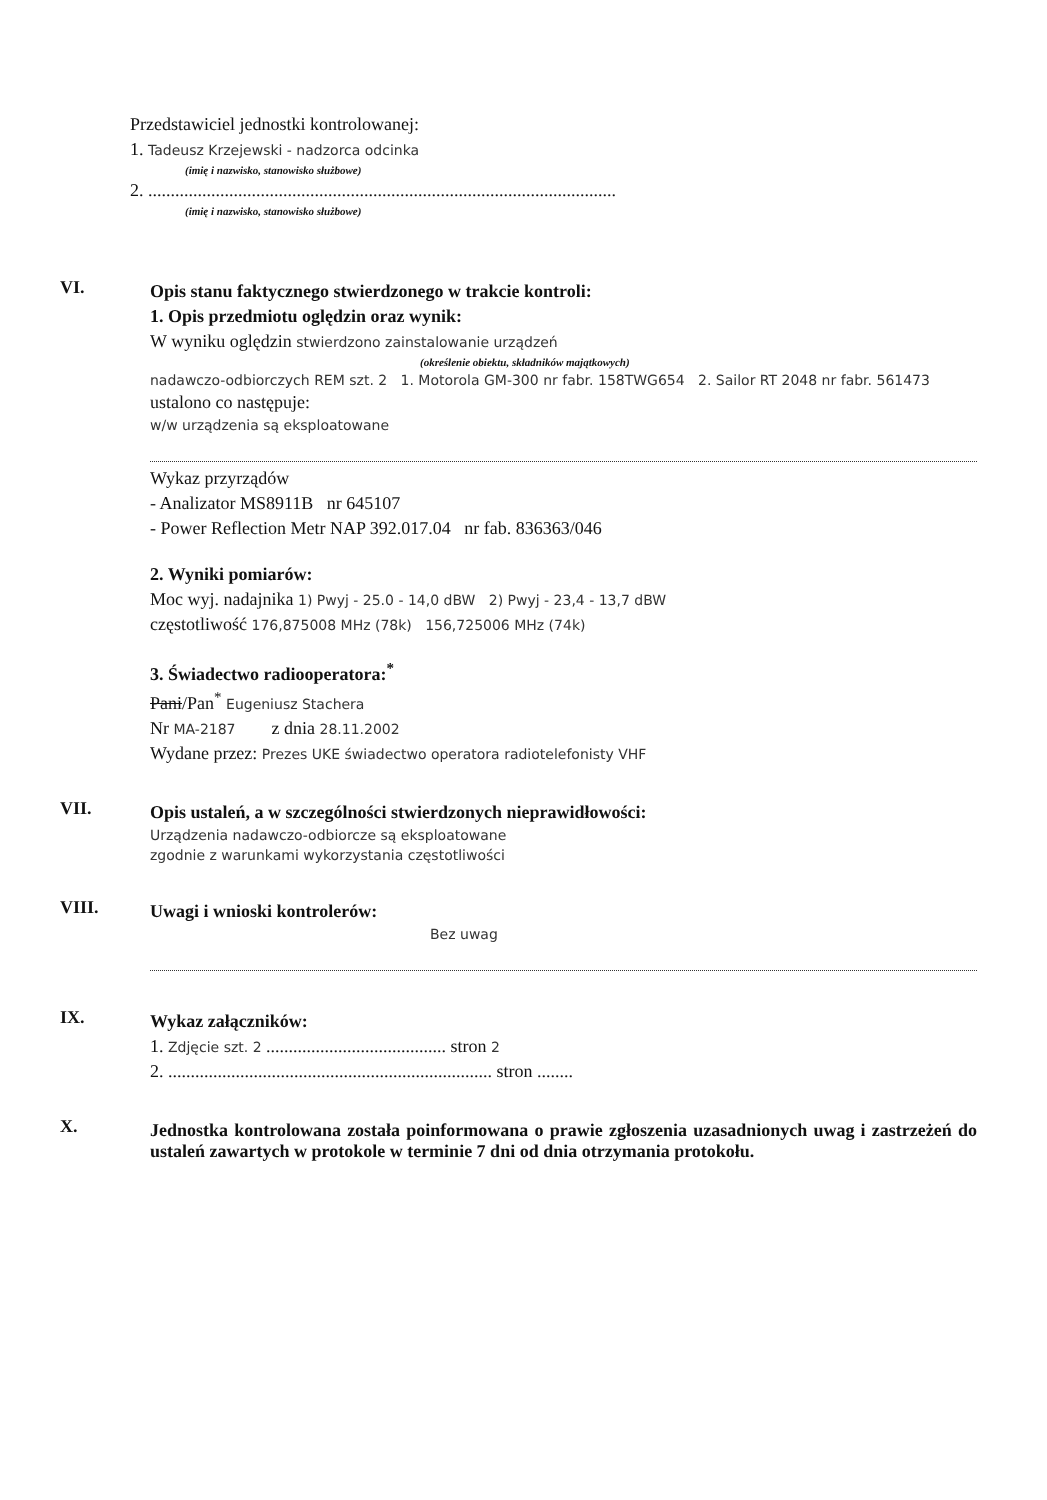Przedstawiciel jednostki kontrolowanej:
1. Tadeusz Krzejewski - nadzorca odcinka
(imię i nazwisko, stanowisko służbowe)
2. ........................................................................................................
(imię i nazwisko, stanowisko służbowe)
VI.
Opis stanu faktycznego stwierdzonego w trakcie kontroli:
1. Opis przedmiotu oględzin oraz wynik:
W wyniku oględzin stwierdzono zainstalowanie urządzeń
(określenie obiektu, składników majątkowych)
nadawczo-odbiorczych REM szt. 2 1. Motorola GM-300 nr fabr. 158TWG654 2. Sailor RT 2048 nr fabr. 561473
ustalono co następuje:
w/w urządzenia są eksploatowane
Wykaz przyrządów
- Analizator MS8911B nr 645107
- Power Reflection Metr NAP 392.017.04 nr fab. 836363/046
2. Wyniki pomiarów:
Moc wyj. nadajnika 1) Pwyj - 25.0 - 14,0 dBW 2) Pwyj - 23,4 - 13,7 dBW
częstotliwość 176,875008 MHz (78k) 156,725006 MHz (74k)
3. Świadectwo radiooperatora:<sup>*</sup>
Pani/Pan<sup>*</sup> Eugeniusz Stachera
Nr MA-2187 z dnia 28.11.2002
Wydane przez: Prezes UKE świadectwo operatora radiotelefonisty VHF
VII.
Opis ustaleń, a w szczególności stwierdzonych nieprawidłowości:
Urządzenia nadawczo-odbiorcze są eksploatowane
zgodnie z warunkami wykorzystania częstotliwości
VIII.
Uwagi i wnioski kontrolerów:
Bez uwag
IX.
Wykaz załączników:
1. Zdjęcie szt. 2 ........................................ stron 2
2. ........................................................................ stron ........
X.
Jednostka kontrolowana została poinformowana o prawie zgłoszenia uzasadnionych uwag i zastrzeżeń do ustaleń zawartych w protokole w terminie 7 dni od dnia otrzymania protokołu.